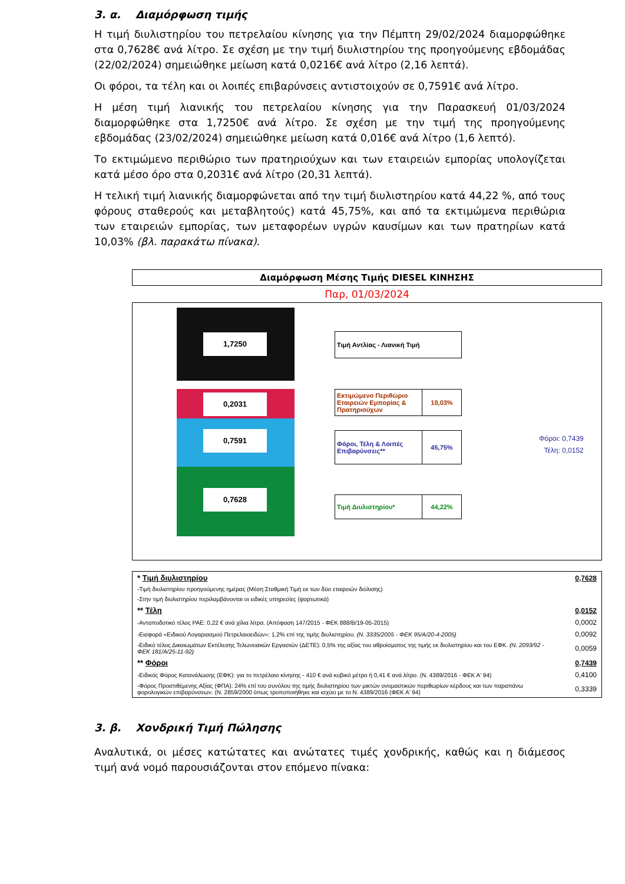3. α. Διαμόρφωση τιμής
Η τιμή διυλιστηρίου του πετρελαίου κίνησης για την Πέμπτη 29/02/2024 διαμορφώθηκε στα 0,7628€ ανά λίτρο. Σε σχέση με την τιμή διυλιστηρίου της προηγούμενης εβδομάδας (22/02/2024) σημειώθηκε μείωση κατά 0,0216€ ανά λίτρο (2,16 λεπτά).
Οι φόροι, τα τέλη και οι λοιπές επιβαρύνσεις αντιστοιχούν σε 0,7591€ ανά λίτρο.
Η μέση τιμή λιανικής του πετρελαίου κίνησης για την Παρασκευή 01/03/2024 διαμορφώθηκε στα 1,7250€ ανά λίτρο. Σε σχέση με την τιμή της προηγούμενης εβδομάδας (23/02/2024) σημειώθηκε μείωση κατά 0,016€ ανά λίτρο (1,6 λεπτό).
Το εκτιμώμενο περιθώριο των πρατηριούχων και των εταιρειών εμπορίας υπολογίζεται κατά μέσο όρο στα 0,2031€ ανά λίτρο (20,31 λεπτά).
Η τελική τιμή λιανικής διαμορφώνεται από την τιμή διυλιστηρίου κατά 44,22 %, από τους φόρους σταθερούς και μεταβλητούς) κατά 45,75%, και από τα εκτιμώμενα περιθώρια των εταιρειών εμπορίας, των μεταφορέων υγρών καυσίμων και των πρατηρίων κατά 10,03% (βλ. παρακάτω πίνακα).
Διαμόρφωση Μέσης Τιμής DIESEL ΚΙΝΗΣΗΣ
Παρ, 01/03/2024
1,7250
0,2031
0,7591
0,7628
Τιμή Αντλίας - Λιανική Τιμή
Εκτιμώμενο Περιθώριο Εταιρειών Εμπορίας & Πρατηριούχων
10,03%
Φόροι, Τέλη & Λοιπές Επιβαρύνσεις**
45,75%
Τιμή Διυλιστηρίου* 44,22%
Φόροι: 0,7439
Τέλη: 0,0152
| * Τιμή διυλιστηρίου | 0,7628 |
| -Τιμή διυλιστηρίου προηγούμενης ημέρας (Μέση Σταθμική Τιμή εκ των δύο εταιρειών διύλισης) | |
| -Στην τιμή διυλιστηρίου περιλαμβάνονται οι ειδικές υπηρεσίες (φορτωτικά) | |
| ** Τέλη | 0,0152 |
| -Ανταποδοτικό τέλος ΡΑΕ: 0,22 € ανά χίλια λίτρα. (Απόφαση 147/2015 - ΦΕΚ 888/Β/19-05-2015) | 0,0002 |
| -Εισφορά «Ειδικού Λογαριασμού Πετρελαιοειδών»: 1,2% επί της τιμής διυλιστηρίου. (Ν. 3335/2005 - ΦΕΚ 95/Α/20-4-2005) | 0,0092 |
| -Ειδικό τέλος Δικαιωμάτων Εκτέλεσης Τελωνειακών Εργασιών (ΔΕΤΕ): 0,5% της αξίας του αθροίσματος της τιμής εκ διυλιστηρίου και του ΕΦΚ. (Ν. 2093/92 - ΦΕΚ 181/Α/25-11-92) | 0,0059 |
| ** Φόροι | 0,7439 |
| -Ειδικός Φόρος Κατανάλωσης (ΕΦΚ): για το πετρέλαιο κίνησης - 410 € ανά κυβικό μέτρο ή 0,41 € ανά λίτρο. (Ν. 4389/2016 - ΦΕΚ Α' 94) | 0,4100 |
| -Φόρος Προστιθέμενης Αξίας (ΦΠΑ): 24% επί του συνόλου της τιμής διυλιστηρίου των μικτών ονομαστικών περιθωρίων κέρδους και των παραπάνω φορολογικών επιβαρύνσεων. (Ν. 2859/2000 όπως τροποποιήθηκε και ισχύει με το Ν. 4389/2016 (ΦΕΚ Α' 94) | 0,3339 |
3. β. Χονδρική Τιμή Πώλησης
Αναλυτικά, οι μέσες κατώτατες και ανώτατες τιμές χονδρικής, καθώς και η διάμεσος τιμή ανά νομό παρουσιάζονται στον επόμενο πίνακα: